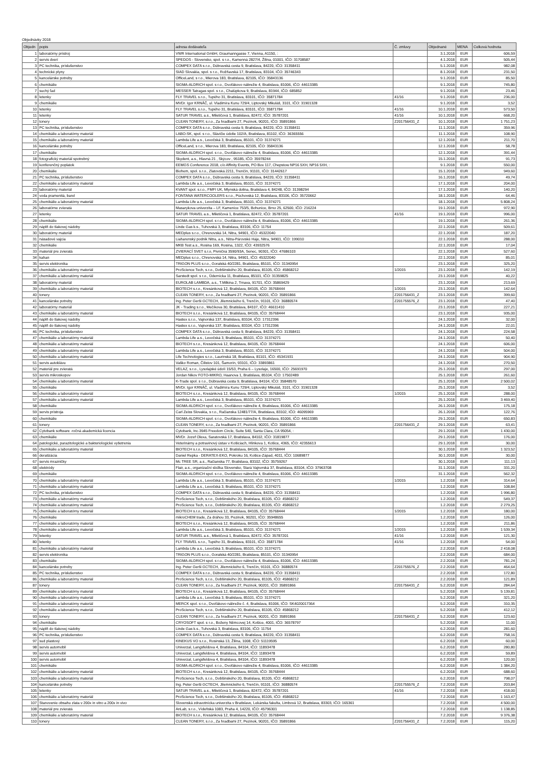Objednávky 2018
| Objedn | popis | adresa dodávateľa | Č. zmluvy | Objednané | MENA | Celková hodnota |
| --- | --- | --- | --- | --- | --- | --- |
| 1 | laboratórny prístroj | VWR International GmbH, Graumanngasse 7, Vienna, A1150, : | | 3.1.2018 | EUR | 606,59 |
| 2 | servis dverí | SPEDOS - Slovensko, spol. s r.o., Kamenná 2827/4, Žilina, 01001, IČO: 31708587 | | 4.1.2018 | EUR | 505,44 |
| 3 | PC technika, príslušenstvo | COMPEX DATA s.r.o., Dúbravská cesta 9, Bratislava, 84220, IČO: 31358411 | | 5.1.2018 | EUR | 982,08 |
| 4 | technické plyny | SIAD Slovakia, spol. s r.o., Rožňavská 17, Bratislava, 83104, IČO: 35746343 | | 8.1.2018 | EUR | 231,50 |
| 5 | kancelárske potreby | OfficeLand, s r.o., Mierova 183, Bratislava, 82105, IČO: 35843136 | | 9.1.2018 | EUR | 85,50 |
| 6 | chemikálie | SIGMA-ALDRICH spol. s r.o., Dvořákovo nábrežie 4, Bratislava, 81006, IČO: 44613385 | | 9.1.2018 | EUR | 745,80 |
| 7 | suchý ľad | MESSER Tatragas spol. s r.o., Chalúpkova 9, Bratislava, 81944, IČO: 685852 | | 9.1.2018 | EUR | 23,46 |
| 8 | letenky | FLY TRAVEL s.r.o., Tupého 31, Bratislava, 83101, IČO: 35871784 | 41/16 | 9.1.2018 | EUR | 236,00 |
| 9 | chemikálie | MVDr. Igor KRNÁČ, ul. Vladimíra Kunu 729/4, Liptovský Mikuláš, 3101, IČO: 31901328 | | 9.1.2018 | EUR | 3,52 |
| 10 | letenky | FLY TRAVEL s.r.o., Tupého 31, Bratislava, 83101, IČO: 35871784 | 41/16 | 10.1.2018 | EUR | 573,50 |
| 11 | letenky | SATUR TRAVEL a.s., Miletičová 1, Bratislava, 82472, IČO: 35787201 | 41/16 | 10.1.2018 | EUR | 668,20 |
| 12 | tonery | CLEAN TONERY, s.r.o., Za hradbami 27, Pezinok, 90201, IČO: 35891866 | Z201756431_Z | 10.1.2018 | EUR | 1 751,23 |
| 13 | PC technika, príslušenstvo | COMPEX DATA s.r.o., Dúbravská cesta 9, Bratislava, 84220, IČO: 31358411 | | 11.1.2018 | EUR | 359,96 |
| 14 | chemikálie a laboratórny materiál | LABO-SK, spol. s r.o., Slávičie údolie 102/A, Bratislava, 81102, IČO: 36365556 | | 11.1.2018 | EUR | 108,90 |
| 15 | chemikálie a laboratórny materiál | Lambda Life a.s., Levočská 3, Bratislava, 85101, IČO: 31374271 | | 12.1.2018 | EUR | 211,70 |
| 16 | kancelárske potreby | OfficeLand, s r.o., Mierova 183, Bratislava, 82105, IČO: 35843136 | | 12.1.2018 | EUR | 58,78 |
| 17 | chemikálie | SIGMA-ALDRICH spol. s r.o., Dvořákovo nábrežie 4, Bratislava, 81006, IČO: 44613385 | | 12.1.2018 | EUR | 391,44 |
| 18 | fotografický materiál spotrebný | Skydent, a.s., Hlavná 21 , Skýcov , 95185, IČO: 35978244 | | 15.1.2018 | EUR | 91,73 |
| 19 | konferenčný poplatok | EEMGS Conference 2018, c/o Affinity Events, PO Box 117, Chepstow NP16 5XH, NP16 5XH, : | | 9.1.2018 | EUR | 550,00 |
| 20 | chemikálie | Biohem, spol. s.r.o., Zlatovská 2211, Trenčín, 91101, IČO: 31442617 | | 15.1.2018 | EUR | 949,60 |
| 21 | PC technika, príslušenstvo | COMPEX DATA s.r.o., Dúbravská cesta 9, Bratislava, 84220, IČO: 31358411 | | 16.1.2018 | EUR | 49,74 |
| 22 | chemikálie a laboratórny materiál | Lambda Life a.s., Levočská 3, Bratislava, 85101, IČO: 31374271 | | 17.1.2018 | EUR | 204,00 |
| 23 | laboratórny materiál | KVANT spol. s.r.o., FMFI UK, Mlynská dolina, Bratislava 4, 84248, IČO: 31398294 | | 17.1.2018 | EUR | 140,20 |
| 24 | voda pramenitá, barel | FONTANA WATERCOOLERS s.r.o., Púchovská 12, Bratislava, 83106, IČO: 35720662 | | 18.1.2018 | EUR | 64,46 |
| 25 | chemikálie a laboratórny materiál | Lambda Life a.s., Levočská 3, Bratislava, 85101, IČO: 31374271 | | 18.1.2018 | EUR | 5 808,24 |
| 26 | laboratórne zvieratá | Masarykova univerzita – LF, Kamenice 753/5, Bohunice, Brno 25, 62500, IČO: 216224 | | 19.1.2018 | EUR | 972,90 |
| 27 | letenky | SATUR TRAVEL a.s., Miletičová 1, Bratislava, 82472, IČO: 35787201 | 41/16 | 19.1.2018 | EUR | 996,00 |
| 28 | chemikálie | SIGMA-ALDRICH spol. s r.o., Dvořákovo nábrežie 4, Bratislava, 81006, IČO: 44613385 | | 19.1.2018 | EUR | 261,36 |
| 29 | náplň do tlakovej nádoby | Linde Gas k.s., Tuhovská 3, Bratislava, 83106, IČO: 11754 | | 22.1.2018 | EUR | 509,61 |
| 30 | laboratórny materiál | MEDplus s.r.o., Chrenovská 14, Nitra, 94901, IČO: 45322040 | | 22.1.2018 | EUR | 187,20 |
| 31 | násadové vajcia | Liaharenský podnik Nitra, a.s., Nitra-Párovské Háje, Nitra, 94901, IČO: 199010 | | 22.1.2018 | EUR | 288,00 |
| 32 | chemikálie | MKB Test a.s., Rosina 169, Rosina, 1322, IČO: 43932576 | | 22.1.2018 | EUR | 17,04 |
| 33 | materiál pre zvieratá | ZVIERACÍ SVET s.r.o, Pivničná 3590/93A, Senec, 90301, IČO: 47686103 | | 22.1.2018 | EUR | 527,60 |
| 34 | kahan | MEDplus s.r.o., Chrenovská 14, Nitra, 94901, IČO: 45322040 | | 22.1.2018 | EUR | 85,01 |
| 35 | servis elektronika | TRIGON PLUS s.r.o., Goralská 40/2281, Bratislava, 85101, IČO: 31340954 | | 23.1.2018 | EUR | 325,20 |
| 36 | chemikálie a laboratórny materiál | ProScience Tech, s.r.o., Dobšinského 20, Bratislava, 81105, IČO: 45868212 | 1/2015 | 23.1.2018 | EUR | 142,19 |
| 37 | chemikálie a laboratórny materiál | Sarstedt spol. s r.o., Údernícka 11, Bratislava, 85101, IČO: 31359825 | | 23.1.2018 | EUR | 40,22 |
| 38 | laboratórny materiál | EUROLAB LAMBDA, a.s., T.Milkina 2, Trnava, 91701, IČO: 35869429 | | 23.1.2018 | EUR | 213,69 |
| 39 | chemikálie a laboratórny materiál | BIOTECH s.r.o., Kresánková 12, Bratislava, 84105, IČO: 35768444 | 1/2015 | 23.1.2018 | EUR | 142,64 |
| 40 | tonery | CLEAN TONERY, s.r.o., Za hradbami 27, Pezinok, 90201, IČO: 35891866 | Z201756431_Z | 23.1.2018 | EUR | 399,60 |
| 41 | kancelárske potreby | Ing. Peter Gerši GCTECH, Jilemnického 6, Trenčín, 91101, IČO: 36880574 | Z201755576_Z | 23.1.2018 | EUR | 47,40 |
| 42 | laboratórny materiál | JK - Trading s.r.o., Mečíkova 30, Bratislava, 84107, IČO: 46611410 | | 23.1.2018 | EUR | 227,21 |
| 43 | chemikálie a laboratórny materiál | BIOTECH s.r.o., Kresánková 12, Bratislava, 84105, IČO: 35768444 | | 23.1.2018 | EUR | 935,00 |
| 44 | náplň do tlakovej nádoby | Hastex s.r.o., Vajnorská 137, Bratislava, 83104, IČO: 17312396 | | 24.1.2018 | EUR | 32,00 |
| 45 | náplň do tlakovej nádoby | Hastex s.r.o., Vajnorská 137, Bratislava, 83104, IČO: 17312396 | | 24.1.2018 | EUR | 22,01 |
| 46 | PC technika, príslušenstvo | COMPEX DATA s.r.o., Dúbravská cesta 9, Bratislava, 84220, IČO: 31358411 | | 24.1.2018 | EUR | 224,58 |
| 47 | chemikálie a laboratórny materiál | Lambda Life a.s., Levočská 3, Bratislava, 85101, IČO: 31374271 | | 24.1.2018 | EUR | 50,40 |
| 48 | chemikálie a laboratórny materiál | BIOTECH s.r.o., Kresánková 12, Bratislava, 84105, IČO: 35768444 | | 24.1.2018 | EUR | 606,00 |
| 49 | chemikálie a laboratórny materiál | Lambda Life a.s., Levočská 3, Bratislava, 85101, IČO: 31374271 | | 24.1.2018 | EUR | 504,00 |
| 50 | chemikálie a laboratórny materiál | Life Technologies s.r.o., Laurinská 18, Bratislava, 81101, IČO: 45341931 | | 24.1.2018 | EUR | 904,90 |
| 51 | servis autoklávu | Vaško Roman, Čilistov 101, Šamorín, 93101, IČO: 33893861 | | 24.1.2018 | EUR | 270,50 |
| 52 | materiál pre zvieratá | VELAZ, s.r.o., Lysolajské údolí 15/53, Praha 6 – Lysolaje, 16500, IČO: 25691970 | | 25.1.2018 | EUR | 297,00 |
| 53 | servis mikroskopov | Jordan Nikov FOTO-MIKRO, Haanova 1, Bratislava, 85104, IČO: 17502489 | | 25.1.2018 | EUR | 261,60 |
| 54 | chemikálie a laboratórny materiál | K-Trade spol. s r.o., Dúbravská cesta 9, Bratislava, 84104, IČO: 35848570 | | 25.1.2018 | EUR | 2 500,02 |
| 55 | chemikálie | MVDr. Igor KRNÁČ, ul. Vladimíra Kunu 729/4, Liptovský Mikuláš, 3101, IČO: 31901328 | | 25.1.2018 | EUR | 3,52 |
| 56 | chemikálie a laboratórny materiál | BIOTECH s.r.o., Kresánková 12, Bratislava, 84105, IČO: 35768444 | 1/2015 | 25.1.2018 | EUR | 288,00 |
| 57 | chemikálie a laboratórny materiál | Lambda Life a.s., Levočská 3, Bratislava, 85101, IČO: 31374271 | | 25.1.2018 | EUR | 3 469,40 |
| 58 | chemikálie | SIGMA-ALDRICH spol. s r.o., Dvořákovo nábrežie 4, Bratislava, 81006, IČO: 44613385 | | 26.1.2018 | EUR | 175,18 |
| 59 | servis prístroja | Carl Zeiss Slovakia, s r.o., Račianska 12481/77/A, Bratislava, 83102, IČO: 46095969 | | 26.1.2018 | EUR | 122,76 |
| 60 | chemikálie | SIGMA-ALDRICH spol. s r.o., Dvořákovo nábrežie 4, Bratislava, 81006, IČO: 44613385 | | 29.1.2018 | EUR | 650,83 |
| 61 | tonery | CLEAN TONERY, s.r.o., Za hradbami 27, Pezinok, 90201, IČO: 35891866 | Z201756431_Z | 29.1.2018 | EUR | 63,41 |
| 62 | Cytobank software -ročná akademická licencia | Cytobank, Inc.3945 Freedom Circle, Suite 540, Santa Clara, CA 95054, : | | 29.1.2018 | EUR | 1 430,00 |
| 63 | chemikálie | MVDr. Jozef Olexa, Saratovská 17, Bratislava, 84102, IČO: 31819877 | | 29.1.2018 | EUR | 176,00 |
| 64 | patologické, parazitologické a bakteriologické vyšetrenia | Veterinárny a potravinový ústav v Košiciach, Hlinkova 1, Košice, 4365, IČO: 42355613 | | 29.1.2018 | EUR | 30,00 |
| 65 | chemikálie a laboratórny materiál | BIOTECH s.r.o., Kresánková 12, Bratislava, 84105, IČO: 35768444 | | 30.1.2018 | EUR | 1 323,52 |
| 66 | deratizácia | Daniel Repka - DERATEX-EKO, Pokroku 16, Košice-Západ, 4011, IČO: 10689877 | | 30.1.2018 | EUR | 30,00 |
| 67 | servis mrazničky | Mc TREE SR, a.s., Račianska 77, Bratislava, 83102, IČO: 35759267 | | 30.1.2018 | EUR | 111,13 |
| 68 | elektródy | Flair, a.s., organizační složka Slovensko, Stará Vajnorská 37, Bratislava, 83104, IČO: 37963708 | | 31.1.2018 | EUR | 331,20 |
| 69 | chemikálie | SIGMA-ALDRICH spol. s r.o., Dvořákovo nábrežie 4, Bratislava, 81006, IČO: 44613385 | | 31.1.2018 | EUR | 562,32 |
| 70 | chemikálie a laboratórny materiál | Lambda Life a.s., Levočská 3, Bratislava, 85101, IČO: 31374271 | 1/2015 | 1.2.2018 | EUR | 314,64 |
| 71 | chemikálie a laboratórny materiál | Lambda Life a.s., Levočská 3, Bratislava, 85101, IČO: 31374271 | | 1.2.2018 | EUR | 108,84 |
| 72 | PC technika, príslušenstvo | COMPEX DATA s.r.o., Dúbravská cesta 9, Bratislava, 84220, IČO: 31358411 | | 1.2.2018 | EUR | 1 996,80 |
| 73 | chemikálie a laboratórny materiál | ProScience Tech, s.r.o., Dobšinského 20, Bratislava, 81105, IČO: 45868212 | | 1.2.2018 | EUR | 549,37 |
| 74 | chemikálie a laboratórny materiál | ProScience Tech, s.r.o., Dobšinského 20, Bratislava, 81105, IČO: 45868212 | | 1.2.2018 | EUR | 2 279,25 |
| 75 | chemikálie a laboratórny materiál | BIOTECH s.r.o., Kresánková 12, Bratislava, 84105, IČO: 35768444 | 1/2015 | 1.2.2018 | EUR | 180,00 |
| 76 | chemikálie | mikroCHEM trade, Za dráhou 33, Pezinok, 90201, IČO: 35948655 | | 1.2.2018 | EUR | 126,00 |
| 77 | chemikálie a laboratórny materiál | BIOTECH s.r.o., Kresánková 12, Bratislava, 84105, IČO: 35768444 | | 1.2.2018 | EUR | 211,86 |
| 78 | chemikálie a laboratórny materiál | Lambda Life a.s., Levočská 3, Bratislava, 85101, IČO: 31374271 | 1/2015 | 1.2.2018 | EUR | 1 539,34 |
| 79 | letenky | SATUR TRAVEL a.s., Miletičová 1, Bratislava, 82472, IČO: 35787201 | 41/16 | 1.2.2018 | EUR | 121,30 |
| 80 | letenky | FLY TRAVEL s.r.o., Tupého 31, Bratislava, 83101, IČO: 35871784 | 41/16 | 1.2.2018 | EUR | 54,00 |
| 81 | chemikálie a laboratórny materiál | Lambda Life a.s., Levočská 3, Bratislava, 85101, IČO: 31374271 | | 2.2.2018 | EUR | 2 418,08 |
| 82 | servis elektronika | TRIGON PLUS s.r.o., Goralská 40/2281, Bratislava, 85101, IČO: 31340954 | | 2.2.2018 | EUR | 684,00 |
| 83 | chemikálie | SIGMA-ALDRICH spol. s r.o., Dvořákovo nábrežie 4, Bratislava, 81006, IČO: 44613385 | | 2.2.2018 | EUR | 781,24 |
| 84 | kancelárske potreby | Ing. Peter Gerši GCTECH, Jilemnického 6, Trenčín, 91101, IČO: 36880574 | Z201755576_Z | 2.2.2018 | EUR | 464,64 |
| 85 | PC technika, príslušenstvo | COMPEX DATA s.r.o., Dúbravská cesta 9, Bratislava, 84220, IČO: 31358411 | | 2.2.2018 | EUR | 172,80 |
| 86 | chemikálie a laboratórny materiál | ProScience Tech, s.r.o., Dobšinského 20, Bratislava, 81105, IČO: 45868212 | | 2.2.2018 | EUR | 121,89 |
| 87 | tonery | CLEAN TONERY, s.r.o., Za hradbami 27, Pezinok, 90201, IČO: 35891866 | Z201756431_Z | 5.2.2018 | EUR | 284,64 |
| 89 | chemikálie a laboratórny materiál | BIOTECH s.r.o., Kresánková 12, Bratislava, 84105, IČO: 35768444 | | 5.2.2018 | EUR | 5 139,81 |
| 90 | chemikálie a laboratórny materiál | Lambda Life a.s., Levočská 3, Bratislava, 85101, IČO: 31374271 | | 5.2.2018 | EUR | 321,20 |
| 91 | chemikálie a laboratórny materiál | MERCK spol. s r.o., Dvořákovo nábrežie č. 4, Bratislava, 81006, IČO: SK4020017364 | | 5.2.2018 | EUR | 310,35 |
| 92 | chemikálie a laboratórny materiál | ProScience Tech, s.r.o., Dobšinského 20, Bratislava, 81105, IČO: 45868212 | | 5.2.2018 | EUR | 412,12 |
| 93 | tonery | CLEAN TONERY, s.r.o., Za hradbami 27, Pezinok, 90201, IČO: 35891866 | Z201756431_Z | 5.2.2018 | EUR | 123,60 |
| 94 | chemikálie | CRYOSOFT spol. s r.o., Boženy Němcovej 14, Košice, 4001, IČO: 36578797 | | 5.2.2018 | EUR | 11,00 |
| 95 | náplň do tlakovej nádoby | Linde Gas k.s., Tuhovská 3, Bratislava, 83106, IČO: 11754 | | 6.2.2018 | EUR | 281,60 |
| 96 | PC technika, príslušenstvo | COMPEX DATA s.r.o., Dúbravská cesta 9, Bratislava, 84220, IČO: 31358411 | | 6.2.2018 | EUR | 758,16 |
| 97 | sud plastový | KINEKUS VO s.r.o., Rosinská 13, Žilina, 1008, IČO: 51119595 | | 6.2.2018 | EUR | 60,00 |
| 98 | servis automobil | Univerzal, Langsfeldova 4, Bratislava, 84104, IČO: 11893478 | | 6.2.2018 | EUR | 280,80 |
| 99 | servis automobil | Univerzal, Langsfeldova 4, Bratislava, 84104, IČO: 11893478 | | 6.2.2018 | EUR | 59,89 |
| 100 | servis automobil | Univerzal, Langsfeldova 4, Bratislava, 84104, IČO: 11893478 | | 6.2.2018 | EUR | 120,00 |
| 101 | chemikálie | SIGMA-ALDRICH spol. s r.o., Dvořákovo nábrežie 4, Bratislava, 81006, IČO: 44613385 | | 6.2.2018 | EUR | 1 384,20 |
| 102 | chemikálie a laboratórny materiál | BIOTECH s.r.o., Kresánková 12, Bratislava, 84105, IČO: 35768444 | | 6.2.2018 | EUR | 688,60 |
| 103 | chemikálie a laboratórny materiál | ProScience Tech, s.r.o., Dobšinského 20, Bratislava, 81105, IČO: 45868212 | | 6.2.2018 | EUR | 798,07 |
| 104 | kancelárske potreby | Ing. Peter Gerši GCTECH, Jilemnického 6, Trenčín, 91101, IČO: 36880574 | Z201755576_Z | 7.2.2018 | EUR | 203,84 |
| 105 | letenky | SATUR TRAVEL a.s., Miletičová 1, Bratislava, 82472, IČO: 35787201 | 41/16 | 7.2.2018 | EUR | 418,00 |
| 106 | chemikálie a laboratórny materiál | ProScience Tech, s.r.o., Dobšinského 20, Bratislava, 81105, IČO: 45868212 | | 7.2.2018 | EUR | 1 163,47 |
| 107 | Stanovenie obsahu zlata v 200x in vitro a 200x in vivo | Slovenská zdravotnícka univerzita v Bratislave, Lekárska fakulta, Limbová 12, Bratislava, 83303, IČO: 165361 | | 7.2.2018 | EUR | 4 500,00 |
| 108 | materiál pre zvieratá | AnLab, s.r.o., Vídeňská 1083, Praha 4, 14220, IČO: 45796301 | | 7.2.2018 | EUR | 1 138,85 |
| 109 | chemikálie a laboratórny materiál | BIOTECH s.r.o., Kresánková 12, Bratislava, 84105, IČO: 35768444 | | 7.2.2018 | EUR | 9 376,38 |
| 110 | tonery | CLEAN TONERY, s.r.o., Za hradbami 27, Pezinok, 90201, IČO: 35891866 | Z201756431_Z | 7.2.2018 | EUR | 115,20 |